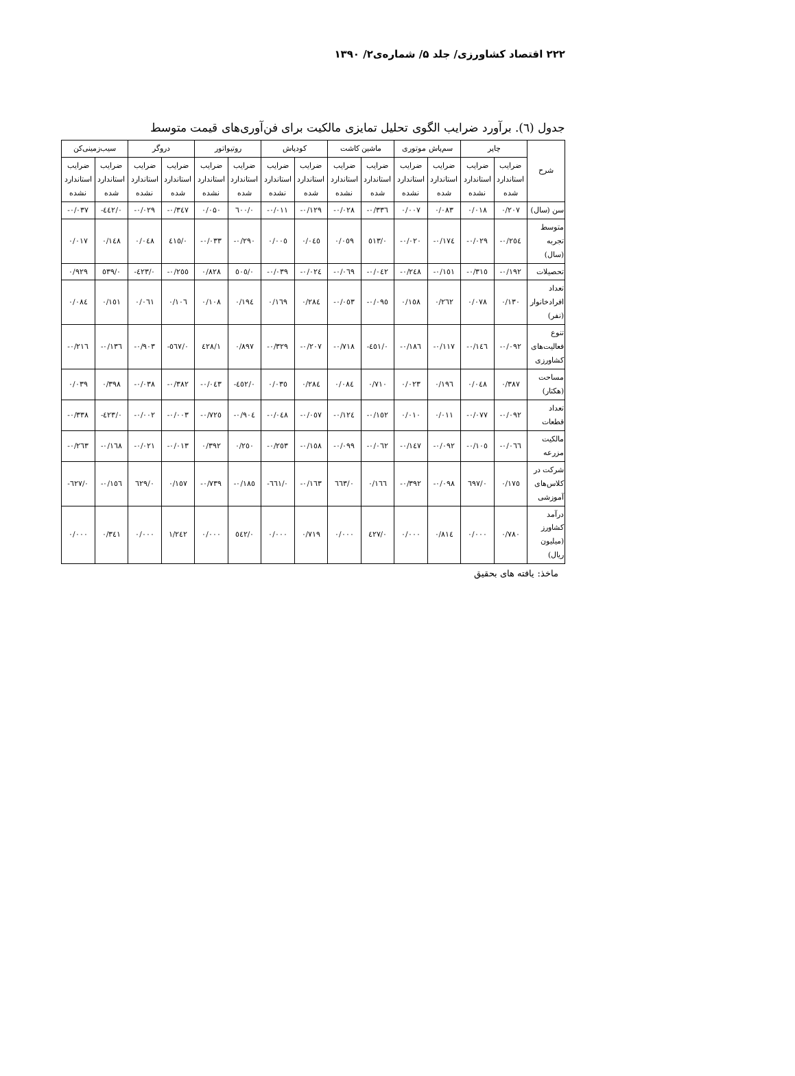۲۲۲ اقتصاد کشاورزی/ جلد ۵/ شماره‌ی۲/ ۱۳۹۰
جدول (٦). برآورد ضرایب الگوی تحلیل تمایزی مالکیت برای فن‌آوری‌های قیمت متوسط
| شرح | چاپر | | سم‌پاش موتوری | | ماشین کاشت | | کودپاش | | روتیواتور | | دروگر | | سیب‌زمینی‌کن | |
| --- | --- | --- | --- | --- | --- | --- | --- | --- | --- | --- | --- | --- | --- | --- |
| | ضرایب استاندارد شده | ضرایب استاندارد نشده | ضرایب استاندارد شده | ضرایب استاندارد نشده | ضرایب استاندارد شده | ضرایب استاندارد نشده | ضرایب استاندارد شده | ضرایب استاندارد نشده | ضرایب استاندارد شده | ضرایب استاندارد نشده | ضرایب استاندارد شده | ضرایب استاندارد نشده | ضرایب استاندارد شده | ضرایب استاندارد نشده |
| سن (سال) | ۰/۲۰۷ | ۰/۰۱۸ | ۰/۰۸۳ | ۰/۰۰۷ | ۰/۳۳٦- | ۰/۰۲۸- | ۰/۱۲۹- | ۰/۰۱۱- | ۰/٦۰۰ | ۰/۰۵۰ | ۰/۳٤۷- | ۰/۰۲۹- | ۰/٤٤۲- | ۰/۰۳۷- |
| متوسط تجربه (سال) | ۰/۲٥٤- | ۰/۰۲۹- | ۰/۱۷٤- | ۰/۰۲۰- | ۰/٥۱۳ | ۰/۰٥۹ | ۰/۰٤٥ | ۰/۰۰٥ | ۰/۲۹۰- | ۰/۰۳۳- | ۰/٤۱٥ | ۰/۰٤۸ | ۰/۱٤۸ | ۰/۰۱۷ |
| تحصیلات | ۰/۱۹۲- | ۰/۳۱٥- | ۰/۱٥۱- | ۰/۲٤۸- | ۰/۰٤۲- | ۰/۰٦۹- | ۰/۰۲٤- | ۰/۰۳۹- | ۰/٥۰٥ | ۰/۸۲۸ | ۰/۲٥٥- | ۰/٤۲۳- | ۰/٥۳۹ | ۰/۹۲۹ |
| تعداد افرادخانوار (نفر) | ۰/۱۳۰ | ۰/۰۷۸ | ۰/۲٦۲ | ۰/۱٥۸ | ۰/۰۹٥- | ۰/۰٥۳- | ۰/۲۸٤ | ۰/۱٦۹ | ۰/۱۹٤ | ۰/۱۰۸ | ۰/۱۰٦ | ۰/۰٦۱ | ۰/۱٥۱ | ۰/۰۸٤ |
| تنوع فعالیت‌های کشاورزی | ۰/۰۹۲- | ۰/۱٤٦- | ۰/۱۱۷- | ۰/۱۸٦- | ۰/٤٥۱- | ۰/۷۱۸- | ۰/۲۰۷- | ۰/۳۲۹- | ۰/۸۹۷ | ۱/٤۲۸ | ۰/٥٦۷- | ۰/۹۰۳- | ۰/۱۳٦- | ۰/۲۱٦- |
| مساحت (هکتار) | ۰/۳۸۷ | ۰/۰٤۸ | ۰/۱۹٦ | ۰/۰۲۳ | ۰/۷۱۰ | ۰/۰۸٤ | ۰/۲۸٤ | ۰/۰۳٥ | ۰/٤٥۲- | ۰/۰٤۳- | ۰/۳۸۲- | ۰/۰۳۸- | ۰/۳۹۸ | ۰/۰۳۹ |
| تعداد قطعات | ۰/۰۹۲- | ۰/۰۷۷- | ۰/۰۱۱ | ۰/۰۱۰ | ۰/۱٥۲- | ۰/۱۲٤- | ۰/۰٥۷- | ۰/۰٤۸- | ۰/۹۰٤- | ۰/۷۲٥- | ۰/۰۰۳- | ۰/۰۰۲- | ۰/٤۲۳- | ۰/۳۳۸- |
| مالکیت مزرعه | ۰/۰٦٦- | ۰/۱۰٥- | ۰/۰۹۲- | ۰/۱٤۷- | ۰/۰٦۲- | ۰/۰۹۹- | ۰/۱٥۸- | ۰/۲٥۳- | ۰/۲٥۰ | ۰/۳۹۲ | ۰/۰۱۳- | ۰/۰۲۱- | ۰/۱٦۸- | ۰/۲٦۳- |
| شرکت در کلاس‌های آموزشی | ۰/۱۷٥ | ۰/٦۹۷ | ۰/۰۹۸- | ۰/۳۹۲- | ۰/۱٦٦ | ۰/٦٦۳ | ۰/۱٦۳- | ۰/٦٦۱- | ۰/۱۸٥- | ۰/۷۳۹- | ۰/۱٥۷ | ۰/٦۲۹ | ۰/۱٥٦- | ۰/٦۲۷- |
| درآمد کشاورز (میلیون ریال) | ۰/۷۸۰ | ۰/۰۰۰ | ۰/۸۱٤ | ۰/۰۰۰ | ۰/٤۲۷ | ۰/۰۰۰ | ۰/۷۱۹ | ۰/۰۰۰ | ۰/٥٤۲ | ۰/۰۰۰ | ۱/۲٤۲ | ۰/۰۰۰ | ۰/۳٤۱ | ۰/۰۰۰ |
ماخذ: یافته های بحقیق